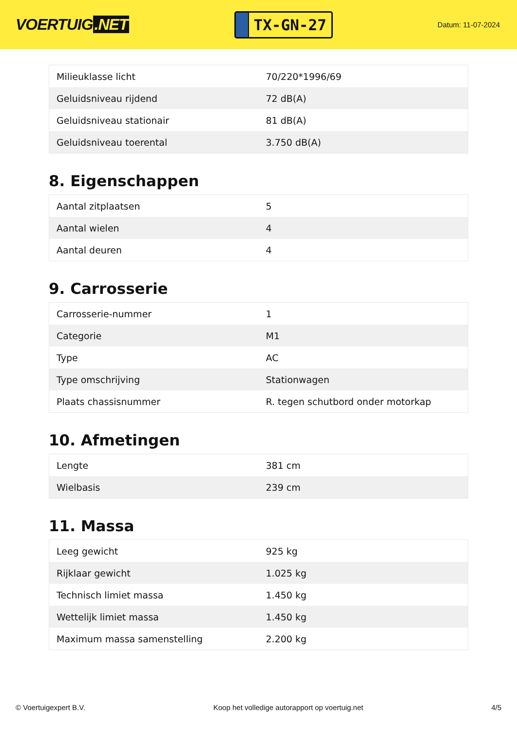VOERTUIG.NET
TX-GN-27
Datum: 11-07-2024
| Milieuklasse licht | 70/220*1996/69 |
| Geluidsniveau rijdend | 72 dB(A) |
| Geluidsniveau stationair | 81 dB(A) |
| Geluidsniveau toerental | 3.750 dB(A) |
8. Eigenschappen
| Aantal zitplaatsen | 5 |
| Aantal wielen | 4 |
| Aantal deuren | 4 |
9. Carrosserie
| Carrosserie-nummer | 1 |
| Categorie | M1 |
| Type | AC |
| Type omschrijving | Stationwagen |
| Plaats chassisnummer | R. tegen schutbord onder motorkap |
10. Afmetingen
| Lengte | 381 cm |
| Wielbasis | 239 cm |
11. Massa
| Leeg gewicht | 925 kg |
| Rijklaar gewicht | 1.025 kg |
| Technisch limiet massa | 1.450 kg |
| Wettelijk limiet massa | 1.450 kg |
| Maximum massa samenstelling | 2.200 kg |
© Voertuigexpert B.V. Koop het volledige autorapport op voertuig.net 4/5